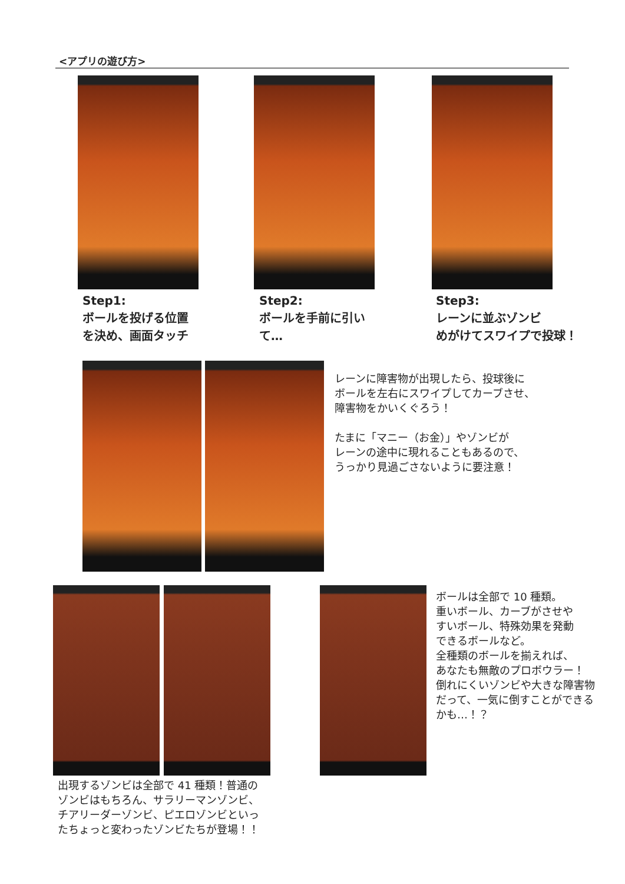<アプリの遊び方>
Step1:
ボールを投げる位置
を決め、画面タッチ
Step2:
ボールを手前に引い
て…
Step3:
レーンに並ぶゾンビ
めがけてスワイプで投球！
レーンに障害物が出現したら、投球後に
ボールを左右にスワイプしてカーブさせ、
障害物をかいくぐろう！
たまに「マニー（お金）」やゾンビが
レーンの途中に現れることもあるので、
うっかり見過ごさないように要注意！
ボールは全部で 10 種類。
重いボール、カーブがさせや
すいボール、特殊効果を発動
できるボールなど。
全種類のボールを揃えれば、
あなたも無敵のプロボウラー！
倒れにくいゾンビや大きな障害物
だって、一気に倒すことができる
かも…！？
出現するゾンビは全部で 41 種類！普通の
ゾンビはもちろん、サラリーマンゾンビ、
チアリーダーゾンビ、ピエロゾンビといっ
たちょっと変わったゾンビたちが登場！！